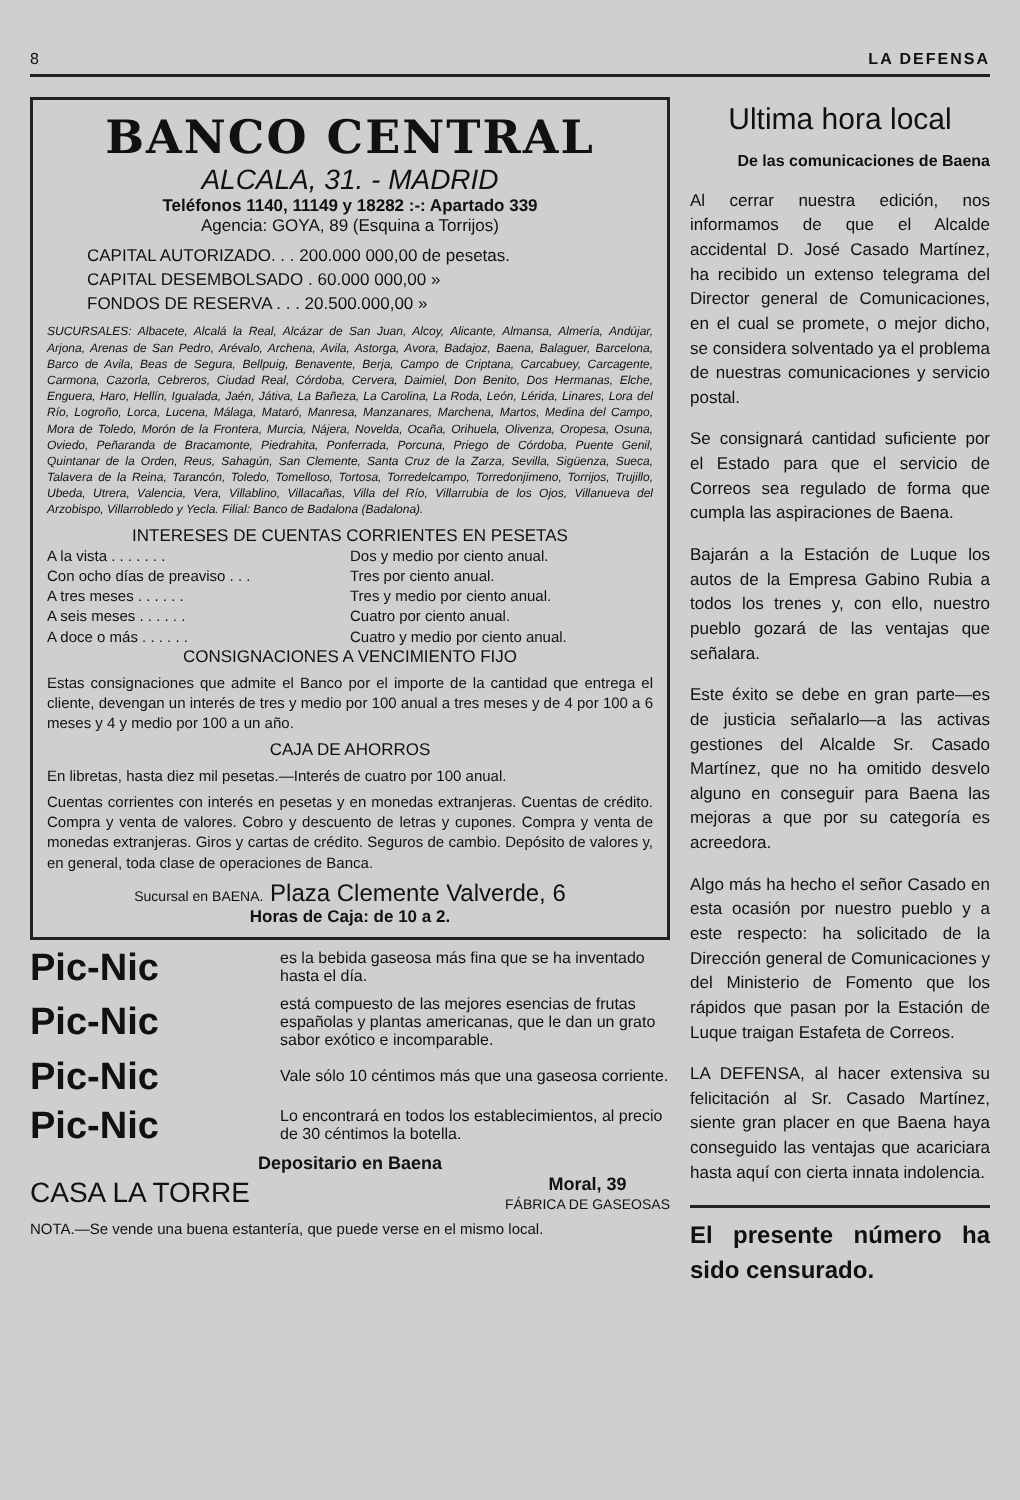8 LA DEFENSA
BANCO CENTRAL
ALCALA, 31. - MADRID
Teléfonos 1140, 11149 y 18282 :-: Apartado 339
Agencia: GOYA, 89 (Esquina a Torrijos)
CAPITAL AUTORIZADO. . . 200.000 000,00 de pesetas.
CAPITAL DESEMBOLSADO . 60.000 000,00 »
FONDOS DE RESERVA . . . 20.500.000,00 »
SUCURSALES: Albacete, Alcalá la Real, Alcázar de San Juan, Alcoy, Alicante, Almansa, Almería, Andújar, Arjona, Arenas de San Pedro, Arévalo, Archena, Avila, Astorga, Avora, Badajoz, Baena, Balaguer, Barcelona, Barco de Avila, Beas de Segura, Bellpuig, Benavente, Berja, Campo de Criptana, Carcabuey, Carcagente, Carmona, Cazorla, Cebreros, Ciudad Real, Córdoba, Cervera, Daimiel, Don Benito, Dos Hermanas, Elche, Enguera, Haro, Hellín, Igualada, Jaén, Játiva, La Bañeza, La Carolina, La Roda, León, Lérida, Linares, Lora del Río, Logroño, Lorca, Lucena, Málaga, Mataró, Manresa, Manzanares, Marchena, Martos, Medina del Campo, Mora de Toledo, Morón de la Frontera, Murcia, Nájera, Novelda, Ocaña, Orihuela, Olivenza, Oropesa, Osuna, Oviedo, Peñaranda de Bracamonte, Piedrahita, Ponferrada, Porcuna, Priego de Córdoba, Puente Genil, Quintanar de la Orden, Reus, Sahagún, San Clemente, Santa Cruz de la Zarza, Sevilla, Sigüenza, Sueca, Talavera de la Reina, Tarancón, Toledo, Tomelloso, Tortosa, Torredelcampo, Torredonjimeno, Torrijos, Trujillo, Ubeda, Utrera, Valencia, Vera, Villablino, Villacañas, Villa del Río, Villarrubia de los Ojos, Villanueva del Arzobispo, Villarrobledo y Yecla. Filial: Banco de Badalona (Badalona).
INTERESES DE CUENTAS CORRIENTES EN PESETAS
A la vista . . . . . . . Dos y medio por ciento anual. Con ocho días de preaviso . . . Tres por ciento anual. A tres meses . . . . . . Tres y medio por ciento anual. A seis meses . . . . . . Cuatro por ciento anual. A doce o más . . . . . . Cuatro y medio por ciento anual.
CONSIGNACIONES A VENCIMIENTO FIJO
Estas consignaciones que admite el Banco por el importe de la cantidad que entrega el cliente, devengan un interés de tres y medio por 100 anual a tres meses y de 4 por 100 a 6 meses y 4 y medio por 100 a un año.
CAJA DE AHORROS
En libretas, hasta diez mil pesetas.—Interés de cuatro por 100 anual.
Cuentas corrientes con interés en pesetas y en monedas extranjeras. Cuentas de crédito. Compra y venta de valores. Cobro y descuento de letras y cupones. Compra y venta de monedas extranjeras. Giros y cartas de crédito. Seguros de cambio. Depósito de valores y, en general, toda clase de operaciones de Banca.
Sucursal en BAENA. Plaza Clemente Valverde, 6
Horas de Caja: de 10 a 2.
Pic-Nic es la bebida gaseosa más fina que se ha inventado hasta el día.
Pic-Nic está compuesto de las mejores esencias de frutas españolas y plantas americanas, que le dan un grato sabor exótico e incomparable.
Pic-Nic Vale sólo 10 céntimos más que una gaseosa corriente.
Pic-Nic Lo encontrará en todos los establecimientos, al precio de 30 céntimos la botella.
Depositario en Baena
CASA LA TORRE Moral, 39
FÁBRICA DE GASEOSAS
NOTA.—Se vende una buena estantería, que puede verse en el mismo local.
Ultima hora local
De las comunicaciones de Baena
Al cerrar nuestra edición, nos informamos de que el Alcalde accidental D. José Casado Martínez, ha recibido un extenso telegrama del Director general de Comunicaciones, en el cual se promete, o mejor dicho, se considera solventado ya el problema de nuestras comunicaciones y servicio postal.
Se consignará cantidad suficiente por el Estado para que el servicio de Correos sea regulado de forma que cumpla las aspiraciones de Baena.
Bajarán a la Estación de Luque los autos de la Empresa Gabino Rubia a todos los trenes y, con ello, nuestro pueblo gozará de las ventajas que señalara.
Este éxito se debe en gran parte—es de justicia señalarlo—a las activas gestiones del Alcalde Sr. Casado Martínez, que no ha omitido desvelo alguno en conseguir para Baena las mejoras a que por su categoría es acreedora.
Algo más ha hecho el señor Casado en esta ocasión por nuestro pueblo y a este respecto: ha solicitado de la Dirección general de Comunicaciones y del Ministerio de Fomento que los rápidos que pasan por la Estación de Luque traigan Estafeta de Correos.
LA DEFENSA, al hacer extensiva su felicitación al Sr. Casado Martínez, siente gran placer en que Baena haya conseguido las ventajas que acariciara hasta aquí con cierta innata indolencia.
El presente número ha sido censurado.